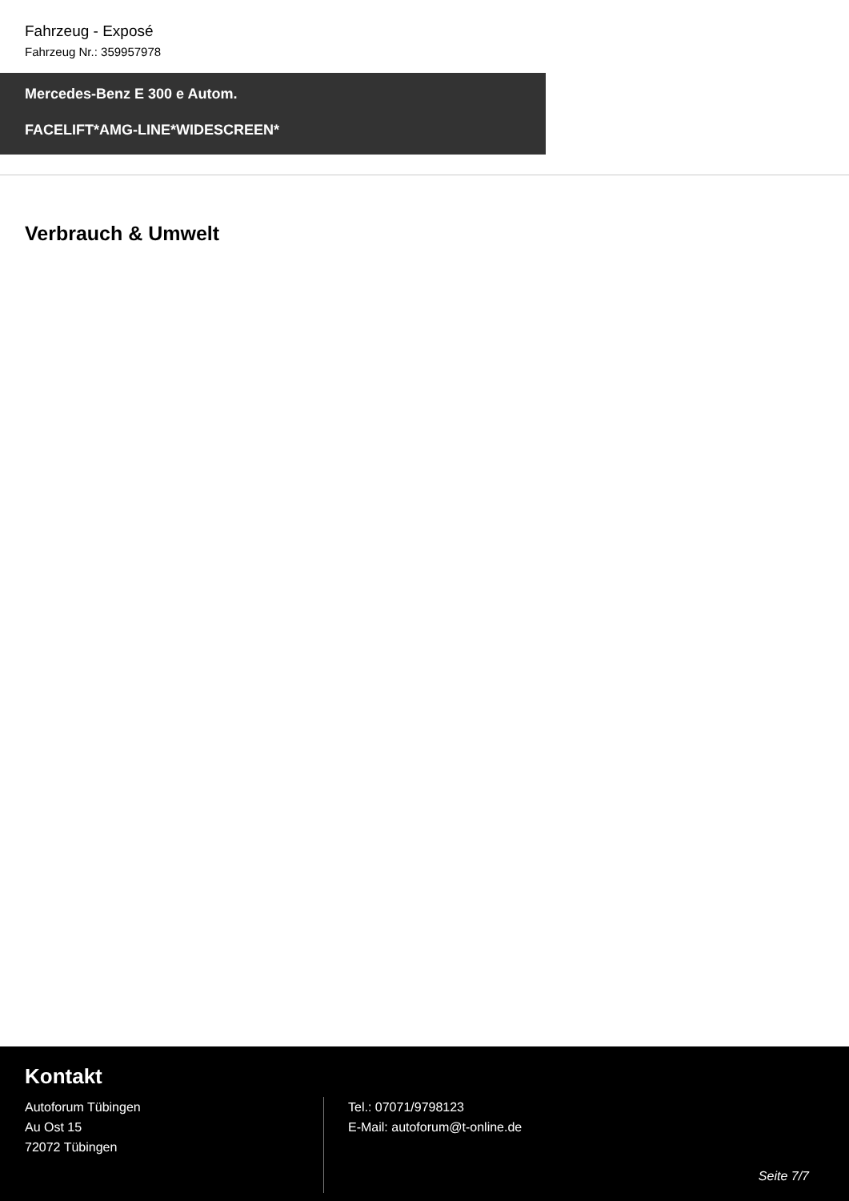Fahrzeug - Exposé
Fahrzeug Nr.: 359957978
Mercedes-Benz E 300 e Autom.
FACELIFT*AMG-LINE*WIDESCREEN*
Verbrauch & Umwelt
Kontakt
Autoforum Tübingen
Au Ost 15
72072 Tübingen
Tel.: 07071/9798123
E-Mail: autoforum@t-online.de
Seite 7/7